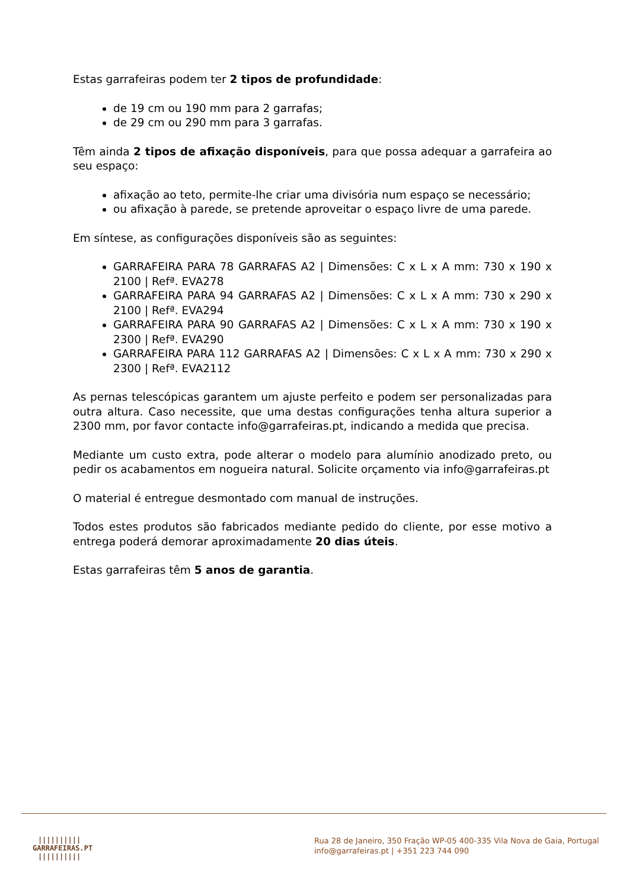Estas garrafeiras podem ter 2 tipos de profundidade:
de 19 cm ou 190 mm para 2 garrafas;
de 29 cm ou 290 mm para 3 garrafas.
Têm ainda 2 tipos de afixação disponíveis, para que possa adequar a garrafeira ao seu espaço:
afixação ao teto, permite-lhe criar uma divisória num espaço se necessário;
ou afixação à parede, se pretende aproveitar o espaço livre de uma parede.
Em síntese, as configurações disponíveis são as seguintes:
GARRAFEIRA PARA 78 GARRAFAS A2 | Dimensões: C x L x A mm: 730 x 190 x 2100 | Refª. EVA278
GARRAFEIRA PARA 94 GARRAFAS A2 | Dimensões: C x L x A mm: 730 x 290 x 2100 | Refª. EVA294
GARRAFEIRA PARA 90 GARRAFAS A2 | Dimensões: C x L x A mm: 730 x 190 x 2300 | Refª. EVA290
GARRAFEIRA PARA 112 GARRAFAS A2 | Dimensões: C x L x A mm: 730 x 290 x 2300 | Refª. EVA2112
As pernas telescópicas garantem um ajuste perfeito e podem ser personalizadas para outra altura. Caso necessite, que uma destas configurações tenha altura superior a 2300 mm, por favor contacte info@garrafeiras.pt, indicando a medida que precisa.
Mediante um custo extra, pode alterar o modelo para alumínio anodizado preto, ou pedir os acabamentos em nogueira natural. Solicite orçamento via info@garrafeiras.pt
O material é entregue desmontado com manual de instruções.
Todos estes produtos são fabricados mediante pedido do cliente, por esse motivo a entrega poderá demorar aproximadamente 20 dias úteis.
Estas garrafeiras têm 5 anos de garantia.
||||||||||
GARRAFEIRAS.PT
||||||||||
Rua 28 de Janeiro, 350 Fração WP-05 400-335 Vila Nova de Gaia, Portugal
info@garrafeiras.pt | +351 223 744 090